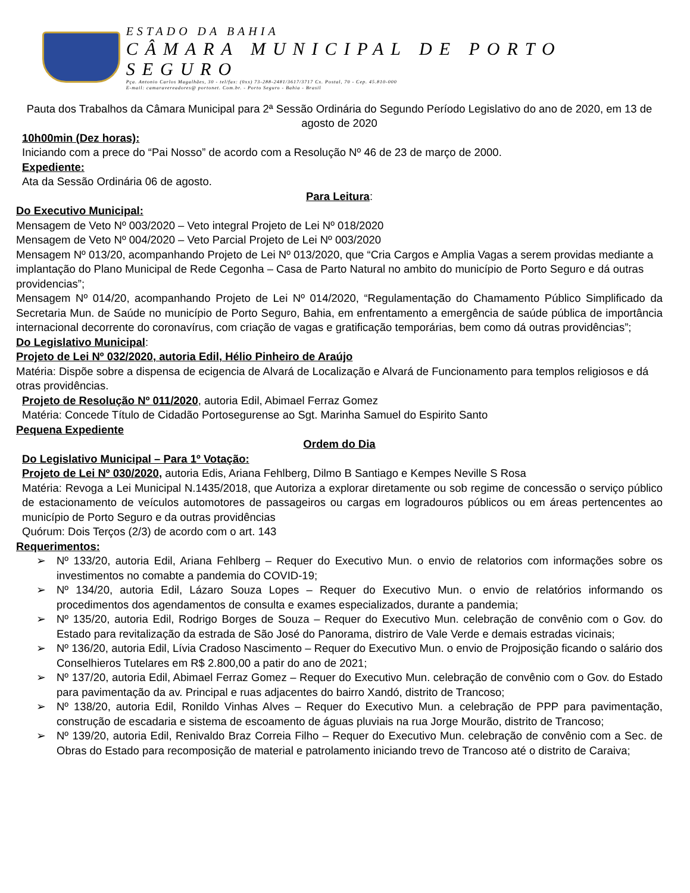ESTADO DA BAHIA
CÂMARA MUNICIPAL DE PORTO SEGURO
Pça. Antonio Carlos Magalhães, 30 - tel/fax: (0xx) 73-288-2481/3617/3717 Cx. Postal, 70 - Cep. 45.810-000
E-mail: camaravereadores@ portonet. Com.br. - Porto Seguro - Bahia - Brasil
Pauta dos Trabalhos da Câmara Municipal para 2ª Sessão Ordinária do Segundo Período Legislativo do ano de 2020, em 13 de agosto de 2020
10h00min (Dez horas):
Iniciando com a prece do “Pai Nosso” de acordo com a Resolução Nº 46 de 23 de março de 2000.
Expediente:
Ata da Sessão Ordinária 06 de agosto.
Para Leitura:
Do Executivo Municipal:
Mensagem de Veto Nº 003/2020 – Veto integral Projeto de Lei Nº 018/2020
Mensagem de Veto Nº 004/2020 – Veto Parcial Projeto de Lei Nº 003/2020
Mensagem Nº 013/20, acompanhando Projeto de Lei Nº 013/2020, que “Cria Cargos e Amplia Vagas a serem providas mediante a implantação do Plano Municipal de Rede Cegonha – Casa de Parto Natural no ambito do município de Porto Seguro e dá outras providencias”;
Mensagem Nº 014/20, acompanhando Projeto de Lei Nº 014/2020, “Regulamentação do Chamamento Público Simplificado da Secretaria Mun. de Saúde no município de Porto Seguro, Bahia, em enfrentamento a emergência de saúde pública de importância internacional decorrente do coronavírus, com criação de vagas e gratificação temporárias, bem como dá outras providências”;
Do Legislativo Municipal:
Projeto de Lei Nº 032/2020, autoria Edil, Hélio Pinheiro de Araújo
Matéria: Dispõe sobre a dispensa de ecigencia de Alvará de Localização e Alvará de Funcionamento para templos religiosos e dá otras providências.
Projeto de Resolução Nº 011/2020, autoria Edil, Abimael Ferraz Gomez
Matéria: Concede Título de Cidadão Portosegurense ao Sgt. Marinha Samuel do Espirito Santo
Pequena Expediente
Ordem do Dia
Do Legislativo Municipal – Para 1º Votação:
Projeto de Lei Nº 030/2020, autoria Edis, Ariana Fehlberg, Dilmo B Santiago e Kempes Neville S Rosa
Matéria: Revoga a Lei Municipal N.1435/2018, que Autoriza a explorar diretamente ou sob regime de concessão o serviço público de estacionamento de veículos automotores de passageiros ou cargas em logradouros públicos ou em áreas pertencentes ao município de Porto Seguro e da outras providências
Quórum: Dois Terços (2/3) de acordo com o art. 143
Requerimentos:
➢ Nº 133/20, autoria Edil, Ariana Fehlberg – Requer do Executivo Mun. o envio de relatorios com informações sobre os investimentos no comabte a pandemia do COVID-19;
➢ Nº 134/20, autoria Edil, Lázaro Souza Lopes – Requer do Executivo Mun. o envio de relatórios informando os procedimentos dos agendamentos de consulta e exames especializados, durante a pandemia;
➢ Nº 135/20, autoria Edil, Rodrigo Borges de Souza – Requer do Executivo Mun. celebração de convênio com o Gov. do Estado para revitalização da estrada de São José do Panorama, distriro de Vale Verde e demais estradas vicinais;
➢ Nº 136/20, autoria Edil, Lívia Cradoso Nascimento – Requer do Executivo Mun. o envio de Projposição ficando o salário dos Conselhieros Tutelares em R$ 2.800,00 a patir do ano de 2021;
➢ Nº 137/20, autoria Edil, Abimael Ferraz Gomez – Requer do Executivo Mun. celebração de convênio com o Gov. do Estado para pavimentação da av. Principal e ruas adjacentes do bairro Xandó, distrito de Trancoso;
➢ Nº 138/20, autoria Edil, Ronildo Vinhas Alves – Requer do Executivo Mun. a celebração de PPP para pavimentação, construção de escadaria e sistema de escoamento de águas pluviais na rua Jorge Mourão, distrito de Trancoso;
➢ Nº 139/20, autoria Edil, Renivaldo Braz Correia Filho – Requer do Executivo Mun. celebração de convênio com a Sec. de Obras do Estado para recomposição de material e patrolamento iniciando trevo de Trancoso até o distrito de Caraiva;